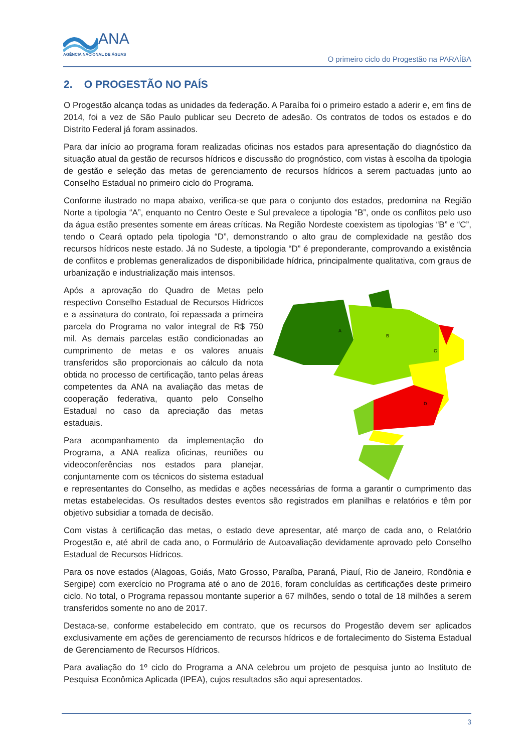ANA
AGÊNCIA NACIONAL DE ÁGUAS
O primeiro ciclo do Progestão na PARAÍBA
2. O PROGESTÃO NO PAÍS
O Progestão alcança todas as unidades da federação. A Paraíba foi o primeiro estado a aderir e, em fins de 2014, foi a vez de São Paulo publicar seu Decreto de adesão. Os contratos de todos os estados e do Distrito Federal já foram assinados.
Para dar início ao programa foram realizadas oficinas nos estados para apresentação do diagnóstico da situação atual da gestão de recursos hídricos e discussão do prognóstico, com vistas à escolha da tipologia de gestão e seleção das metas de gerenciamento de recursos hídricos a serem pactuadas junto ao Conselho Estadual no primeiro ciclo do Programa.
Conforme ilustrado no mapa abaixo, verifica-se que para o conjunto dos estados, predomina na Região Norte a tipologia “A”, enquanto no Centro Oeste e Sul prevalece a tipologia “B”, onde os conflitos pelo uso da água estão presentes somente em áreas críticas. Na Região Nordeste coexistem as tipologias “B” e “C”, tendo o Ceará optado pela tipologia “D”, demonstrando o alto grau de complexidade na gestão dos recursos hídricos neste estado. Já no Sudeste, a tipologia “D” é preponderante, comprovando a existência de conflitos e problemas generalizados de disponibilidade hídrica, principalmente qualitativa, com graus de urbanização e industrialização mais intensos.
A
B
C
D
Após a aprovação do Quadro de Metas pelo respectivo Conselho Estadual de Recursos Hídricos e a assinatura do contrato, foi repassada a primeira parcela do Programa no valor integral de R$ 750 mil. As demais parcelas estão condicionadas ao cumprimento de metas e os valores anuais transferidos são proporcionais ao cálculo da nota obtida no processo de certificação, tanto pelas áreas competentes da ANA na avaliação das metas de cooperação federativa, quanto pelo Conselho Estadual no caso da apreciação das metas estaduais.
Para acompanhamento da implementação do Programa, a ANA realiza oficinas, reuniões ou videoconferências nos estados para planejar, conjuntamente com os técnicos do sistema estadual e representantes do Conselho, as medidas e ações necessárias de forma a garantir o cumprimento das metas estabelecidas. Os resultados destes eventos são registrados em planilhas e relatórios e têm por objetivo subsidiar a tomada de decisão.
Com vistas à certificação das metas, o estado deve apresentar, até março de cada ano, o Relatório Progestão e, até abril de cada ano, o Formulário de Autoavaliação devidamente aprovado pelo Conselho Estadual de Recursos Hídricos.
Para os nove estados (Alagoas, Goiás, Mato Grosso, Paraíba, Paraná, Piauí, Rio de Janeiro, Rondônia e Sergipe) com exercício no Programa até o ano de 2016, foram concluídas as certificações deste primeiro ciclo. No total, o Programa repassou montante superior a 67 milhões, sendo o total de 18 milhões a serem transferidos somente no ano de 2017.
Destaca-se, conforme estabelecido em contrato, que os recursos do Progestão devem ser aplicados exclusivamente em ações de gerenciamento de recursos hídricos e de fortalecimento do Sistema Estadual de Gerenciamento de Recursos Hídricos.
Para avaliação do 1º ciclo do Programa a ANA celebrou um projeto de pesquisa junto ao Instituto de Pesquisa Econômica Aplicada (IPEA), cujos resultados são aqui apresentados.
3